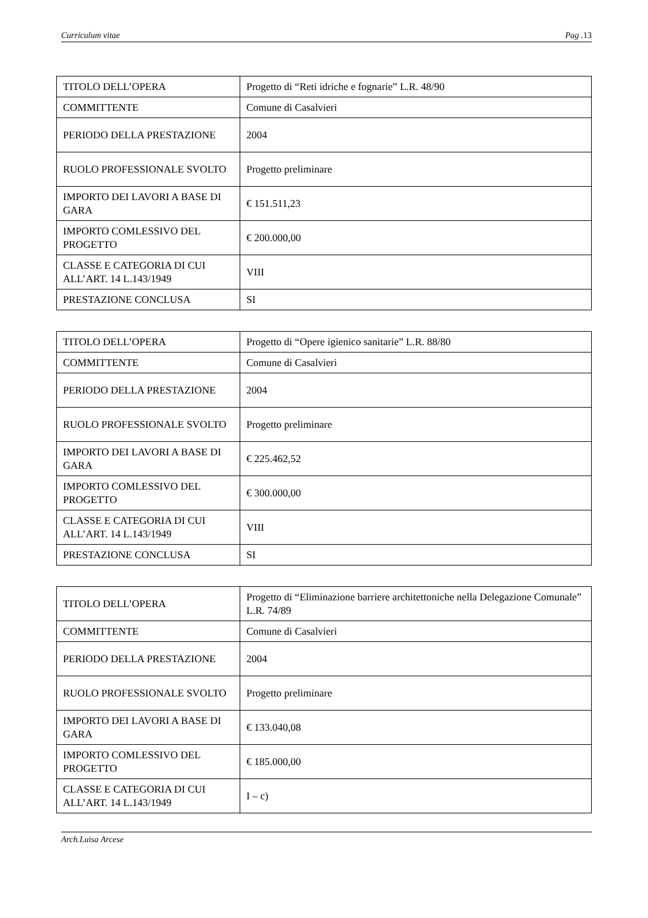Curriculum vitae Pag .13
| TITOLO DELL’OPERA | Progetto di “Reti idriche e fognarie” L.R. 48/90 |
| COMMITTENTE | Comune di Casalvieri |
| PERIODO DELLA PRESTAZIONE | 2004 |
| RUOLO PROFESSIONALE SVOLTO | Progetto preliminare |
| IMPORTO DEI LAVORI A BASE DI GARA | € 151.511,23 |
| IMPORTO COMLESSIVO DEL PROGETTO | € 200.000,00 |
| CLASSE E CATEGORIA DI CUI ALL’ART. 14 L.143/1949 | VIII |
| PRESTAZIONE CONCLUSA | SI |
| TITOLO DELL’OPERA | Progetto di “Opere igienico sanitarie” L.R. 88/80 |
| COMMITTENTE | Comune di Casalvieri |
| PERIODO DELLA PRESTAZIONE | 2004 |
| RUOLO PROFESSIONALE SVOLTO | Progetto preliminare |
| IMPORTO DEI LAVORI A BASE DI GARA | € 225.462,52 |
| IMPORTO COMLESSIVO DEL PROGETTO | € 300.000,00 |
| CLASSE E CATEGORIA DI CUI ALL’ART. 14 L.143/1949 | VIII |
| PRESTAZIONE CONCLUSA | SI |
| TITOLO DELL’OPERA | Progetto di “Eliminazione barriere architettoniche nella Delegazione Comunale” L.R. 74/89 |
| COMMITTENTE | Comune di Casalvieri |
| PERIODO DELLA PRESTAZIONE | 2004 |
| RUOLO PROFESSIONALE SVOLTO | Progetto preliminare |
| IMPORTO DEI LAVORI A BASE DI GARA | € 133.040,08 |
| IMPORTO COMLESSIVO DEL PROGETTO | € 185.000,00 |
| CLASSE E CATEGORIA DI CUI ALL’ART. 14 L.143/1949 | I – c) |
Arch.Luisa Arcese